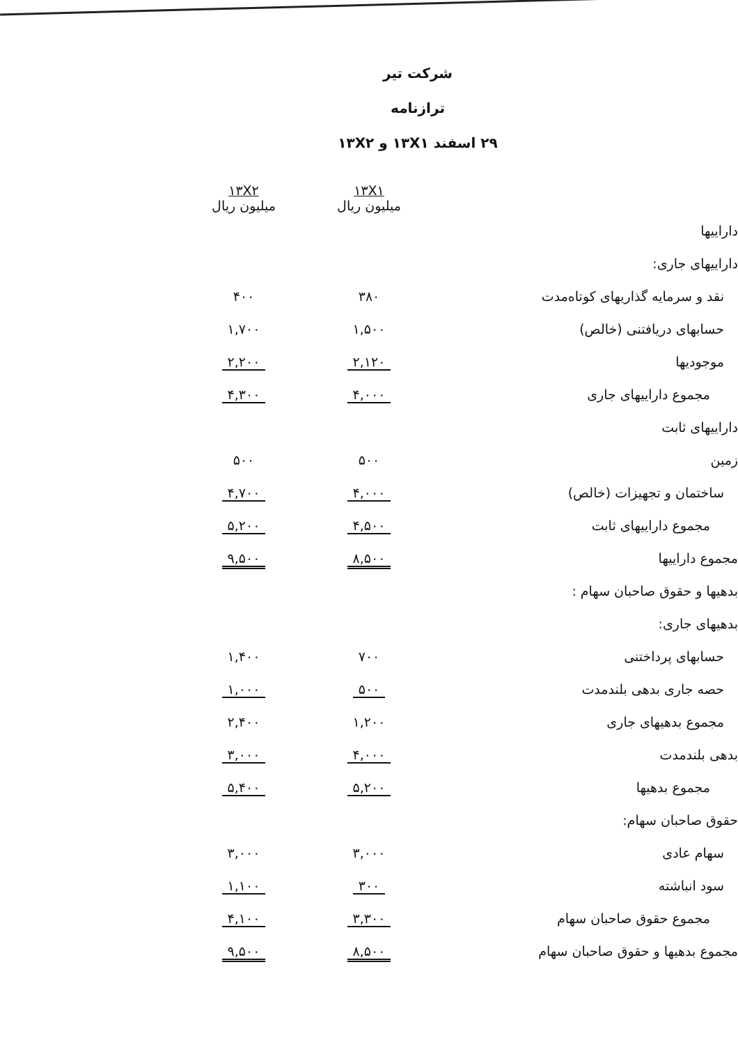شرکت تیر
ترازنامه
۲۹ اسفند ۱۳X۱ و ۱۳X۲
| | ۱۳X۱ میلیون ریال | ۱۳X۲ میلیون ریال |
| داراییها | | |
| داراییهای جاری: | | |
| نقد و سرمایه گذاریهای کوتاه‌مدت | ۳۸۰ | ۴۰۰ |
| حسابهای دریافتنی (خالص) | ۱,۵۰۰ | ۱,۷۰۰ |
| موجودیها | ۲,۱۲۰ | ۲,۲۰۰ |
| مجموع داراییهای جاری | ۴,۰۰۰ | ۴,۳۰۰ |
| داراییهای ثابت | | |
| زمین | ۵۰۰ | ۵۰۰ |
| ساختمان و تجهیزات (خالص) | ۴,۰۰۰ | ۴,۷۰۰ |
| مجموع داراییهای ثابت | ۴,۵۰۰ | ۵,۲۰۰ |
| مجموع داراییها | ۸,۵۰۰ | ۹,۵۰۰ |
| بدهیها و حقوق صاحبان سهام : | | |
| بدهیهای جاری: | | |
| حسابهای پرداختنی | ۷۰۰ | ۱,۴۰۰ |
| حصه جاری بدهی بلندمدت | ۵۰۰ | ۱,۰۰۰ |
| مجموع بدهیهای جاری | ۱,۲۰۰ | ۲,۴۰۰ |
| بدهی بلندمدت | ۴,۰۰۰ | ۳,۰۰۰ |
| مجموع بدهیها | ۵,۲۰۰ | ۵,۴۰۰ |
| حقوق صاحبان سهام: | | |
| سهام عادی | ۳,۰۰۰ | ۳,۰۰۰ |
| سود انباشته | ۳۰۰ | ۱,۱۰۰ |
| مجموع حقوق صاحبان سهام | ۳,۳۰۰ | ۴,۱۰۰ |
| مجموع بدهیها و حقوق صاحبان سهام | ۸,۵۰۰ | ۹,۵۰۰ |